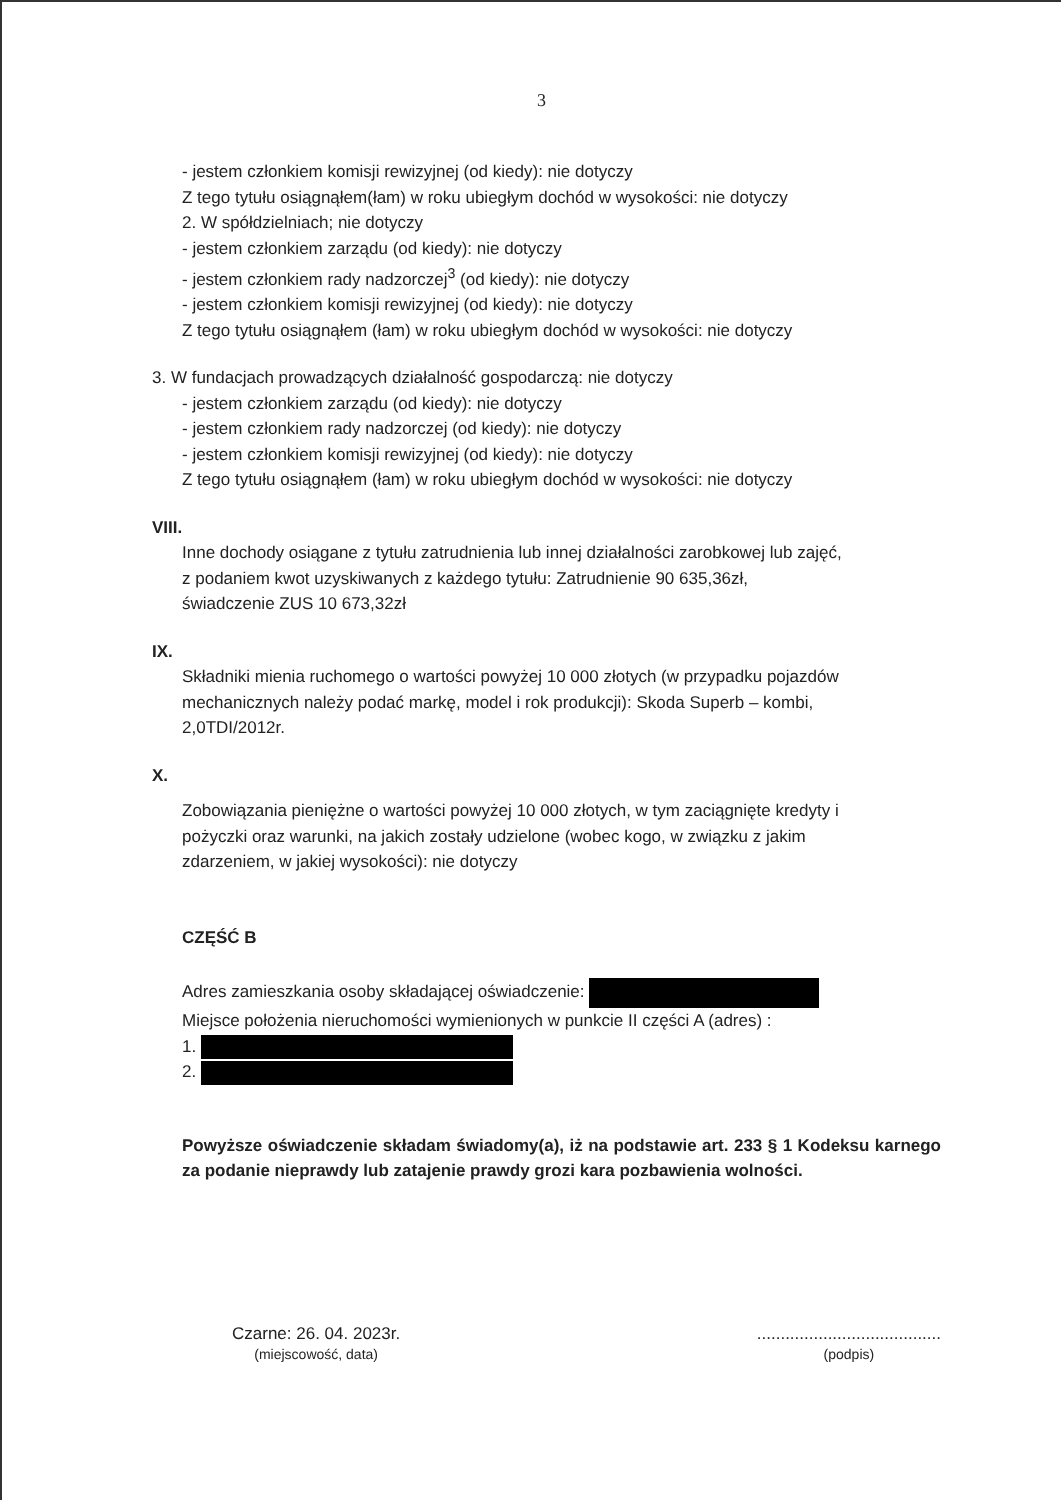3
- jestem członkiem komisji rewizyjnej (od kiedy): nie dotyczy
Z tego tytułu osiągnąłem(łam) w roku ubiegłym dochód w wysokości: nie dotyczy
2. W spółdzielniach; nie dotyczy
- jestem członkiem zarządu (od kiedy): nie dotyczy
- jestem członkiem rady nadzorczej<sup>3</sup> (od kiedy): nie dotyczy
- jestem członkiem komisji rewizyjnej (od kiedy): nie dotyczy
Z tego tytułu osiągnąłem (łam) w roku ubiegłym dochód w wysokości: nie dotyczy
3. W fundacjach prowadzących działalność gospodarczą: nie dotyczy
- jestem członkiem zarządu (od kiedy): nie dotyczy
- jestem członkiem rady nadzorczej (od kiedy): nie dotyczy
- jestem członkiem komisji rewizyjnej (od kiedy): nie dotyczy
Z tego tytułu osiągnąłem (łam) w roku ubiegłym dochód w wysokości: nie dotyczy
VIII.
Inne dochody osiągane z tytułu zatrudnienia lub innej działalności zarobkowej lub zajęć,
z podaniem kwot uzyskiwanych z każdego tytułu: Zatrudnienie 90 635,36zł,
świadczenie ZUS 10 673,32zł
IX.
Składniki mienia ruchomego o wartości powyżej 10 000 złotych (w przypadku pojazdów
mechanicznych należy podać markę, model i rok produkcji): Skoda Superb – kombi,
2,0TDI/2012r.
X.
Zobowiązania pieniężne o wartości powyżej 10 000 złotych, w tym zaciągnięte kredyty i
pożyczki oraz warunki, na jakich zostały udzielone (wobec kogo, w związku z jakim
zdarzeniem, w jakiej wysokości): nie dotyczy
CZĘŚĆ B
Adres zamieszkania osoby składającej oświadczenie:
Miejsce położenia nieruchomości wymienionych w punkcie II części A (adres) :
1.
2.
Powyższe oświadczenie składam świadomy(a), iż na podstawie art. 233 § 1 Kodeksu karnego za podanie nieprawdy lub zatajenie prawdy grozi kara pozbawienia wolności.
Czarne: 26. 04. 2023r.
(miejscowość, data)
.......................................
(podpis)